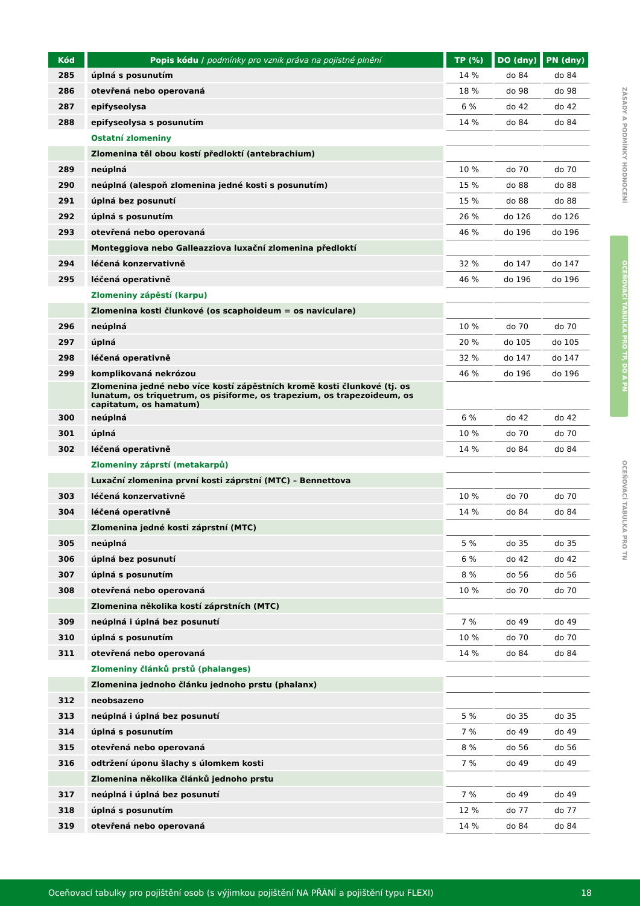| Kód | Popis kódu / podmínky pro vznik práva na pojistné plnění | TP (%) | DO (dny) | PN (dny) |
| --- | --- | --- | --- | --- |
| 285 | úplná s posunutím | 14 % | do 84 | do 84 |
| 286 | otevřená nebo operovaná | 18 % | do 98 | do 98 |
| 287 | epifyseolysa | 6 % | do 42 | do 42 |
| 288 | epifyseolysa s posunutím | 14 % | do 84 | do 84 |
| | Ostatní zlomeniny | | | |
| | Zlomenina těl obou kostí předloktí (antebrachium) | | | |
| 289 | neúplná | 10 % | do 70 | do 70 |
| 290 | neúplná (alespoň zlomenina jedné kosti s posunutím) | 15 % | do 88 | do 88 |
| 291 | úplná bez posunutí | 15 % | do 88 | do 88 |
| 292 | úplná s posunutím | 26 % | do 126 | do 126 |
| 293 | otevřená nebo operovaná | 46 % | do 196 | do 196 |
| | Monteggiova nebo Galleazziova luxační zlomenina předloktí | | | |
| 294 | léčená konzervativně | 32 % | do 147 | do 147 |
| 295 | léčená operativně | 46 % | do 196 | do 196 |
| | Zlomeniny zápěstí (karpu) | | | |
| | Zlomenina kosti člunkové (os scaphoideum = os naviculare) | | | |
| 296 | neúplná | 10 % | do 70 | do 70 |
| 297 | úplná | 20 % | do 105 | do 105 |
| 298 | léčená operativně | 32 % | do 147 | do 147 |
| 299 | komplikovaná nekrózou | 46 % | do 196 | do 196 |
| | Zlomenina jedné nebo více kostí zápěstních kromě kosti člunkové (tj. os lunatum, os triquetrum, os pisiforme, os trapezium, os trapezoideum, os capitatum, os hamatum) | | | |
| 300 | neúplná | 6 % | do 42 | do 42 |
| 301 | úplná | 10 % | do 70 | do 70 |
| 302 | léčená operativně | 14 % | do 84 | do 84 |
| | Zlomeniny záprstí (metakarpů) | | | |
| | Luxační zlomenina první kosti záprstní (MTC) – Bennettova | | | |
| 303 | léčená konzervativně | 10 % | do 70 | do 70 |
| 304 | léčená operativně | 14 % | do 84 | do 84 |
| | Zlomenina jedné kosti záprstní (MTC) | | | |
| 305 | neúplná | 5 % | do 35 | do 35 |
| 306 | úplná bez posunutí | 6 % | do 42 | do 42 |
| 307 | úplná s posunutím | 8 % | do 56 | do 56 |
| 308 | otevřená nebo operovaná | 10 % | do 70 | do 70 |
| | Zlomenina několika kostí záprstních (MTC) | | | |
| 309 | neúplná i úplná bez posunutí | 7 % | do 49 | do 49 |
| 310 | úplná s posunutím | 10 % | do 70 | do 70 |
| 311 | otevřená nebo operovaná | 14 % | do 84 | do 84 |
| | Zlomeniny článků prstů (phalanges) | | | |
| | Zlomenina jednoho článku jednoho prstu (phalanx) | | | |
| 312 | neobsazeno | | | |
| 313 | neúplná i úplná bez posunutí | 5 % | do 35 | do 35 |
| 314 | úplná s posunutím | 7 % | do 49 | do 49 |
| 315 | otevřená nebo operovaná | 8 % | do 56 | do 56 |
| 316 | odtržení úponu šlachy s úlomkem kosti | 7 % | do 49 | do 49 |
| | Zlomenina několika článků jednoho prstu | | | |
| 317 | neúplná i úplná bez posunutí | 7 % | do 49 | do 49 |
| 318 | úplná s posunutím | 12 % | do 77 | do 77 |
| 319 | otevřená nebo operovaná | 14 % | do 84 | do 84 |
ZÁSADY A PODMÍNKY HODNOCENÍ
OCEŇOVACÍ TABULKA PRO TP, DO A PN
OCEŇOVACÍ TABULKA PRO TN
Oceňovací tabulky pro pojištění osob (s výjimkou pojištění NA PŘÁNÍ a pojištění typu FLEXI) 18